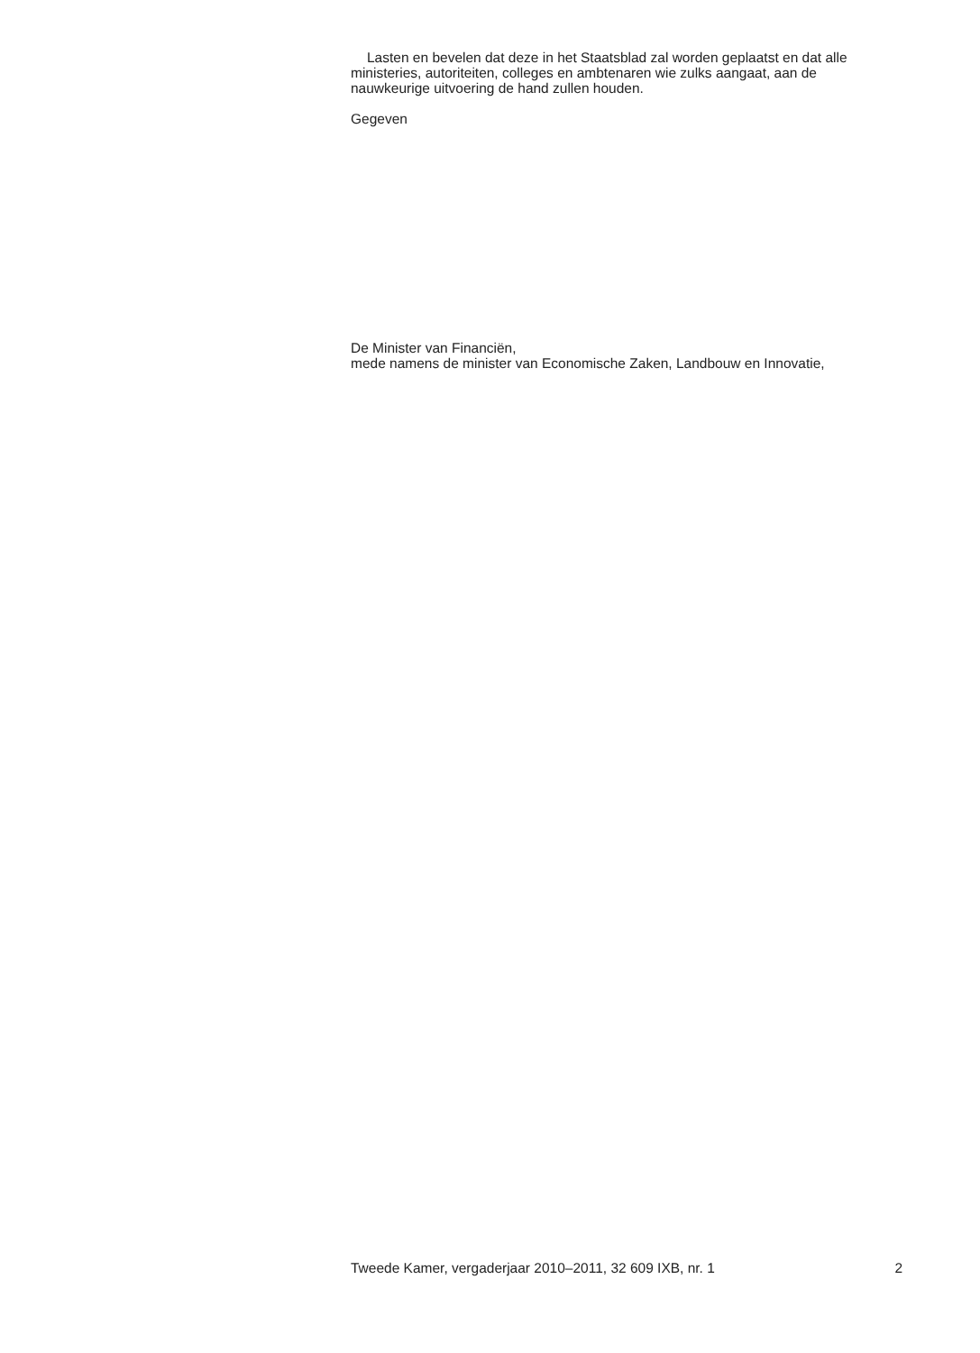Lasten en bevelen dat deze in het Staatsblad zal worden geplaatst en dat alle ministeries, autoriteiten, colleges en ambtenaren wie zulks aangaat, aan de nauwkeurige uitvoering de hand zullen houden.
Gegeven
De Minister van Financiën,
mede namens de minister van Economische Zaken, Landbouw en Innovatie,
Tweede Kamer, vergaderjaar 2010–2011, 32 609 IXB, nr. 1 2